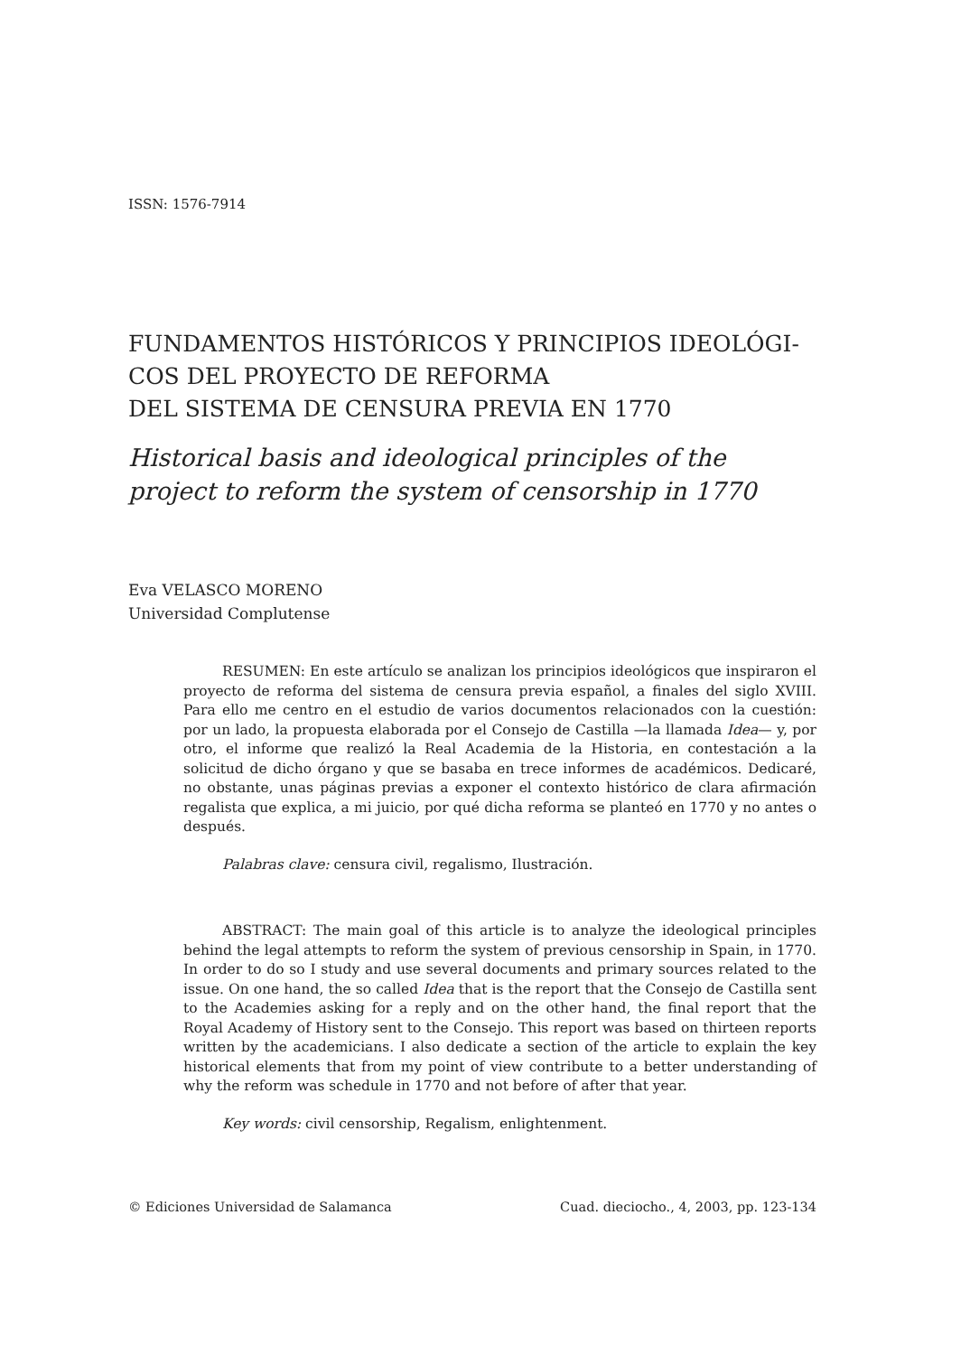ISSN: 1576-7914
FUNDAMENTOS HISTÓRICOS Y PRINCIPIOS IDEOLÓGI-
COS DEL PROYECTO DE REFORMA
DEL SISTEMA DE CENSURA PREVIA EN 1770
Historical basis and ideological principles of the project to reform the system of censorship in 1770
Eva VELASCO MORENO
Universidad Complutense
RESUMEN: En este artículo se analizan los principios ideológicos que inspiraron el proyecto de reforma del sistema de censura previa español, a finales del siglo XVIII. Para ello me centro en el estudio de varios documentos relacionados con la cuestión: por un lado, la propuesta elaborada por el Consejo de Castilla —la llamada Idea— y, por otro, el informe que realizó la Real Academia de la Historia, en contestación a la solicitud de dicho órgano y que se basaba en trece informes de académicos. Dedicaré, no obstante, unas páginas previas a exponer el contexto histórico de clara afirmación regalista que explica, a mi juicio, por qué dicha reforma se planteó en 1770 y no antes o después.
Palabras clave: censura civil, regalismo, Ilustración.
ABSTRACT: The main goal of this article is to analyze the ideological principles behind the legal attempts to reform the system of previous censorship in Spain, in 1770. In order to do so I study and use several documents and primary sources related to the issue. On one hand, the so called Idea that is the report that the Consejo de Castilla sent to the Academies asking for a reply and on the other hand, the final report that the Royal Academy of History sent to the Consejo. This report was based on thirteen reports written by the academicians. I also dedicate a section of the article to explain the key historical elements that from my point of view contribute to a better understanding of why the reform was schedule in 1770 and not before of after that year.
Key words: civil censorship, Regalism, enlightenment.
© Ediciones Universidad de Salamanca Cuad. dieciocho., 4, 2003, pp. 123-134